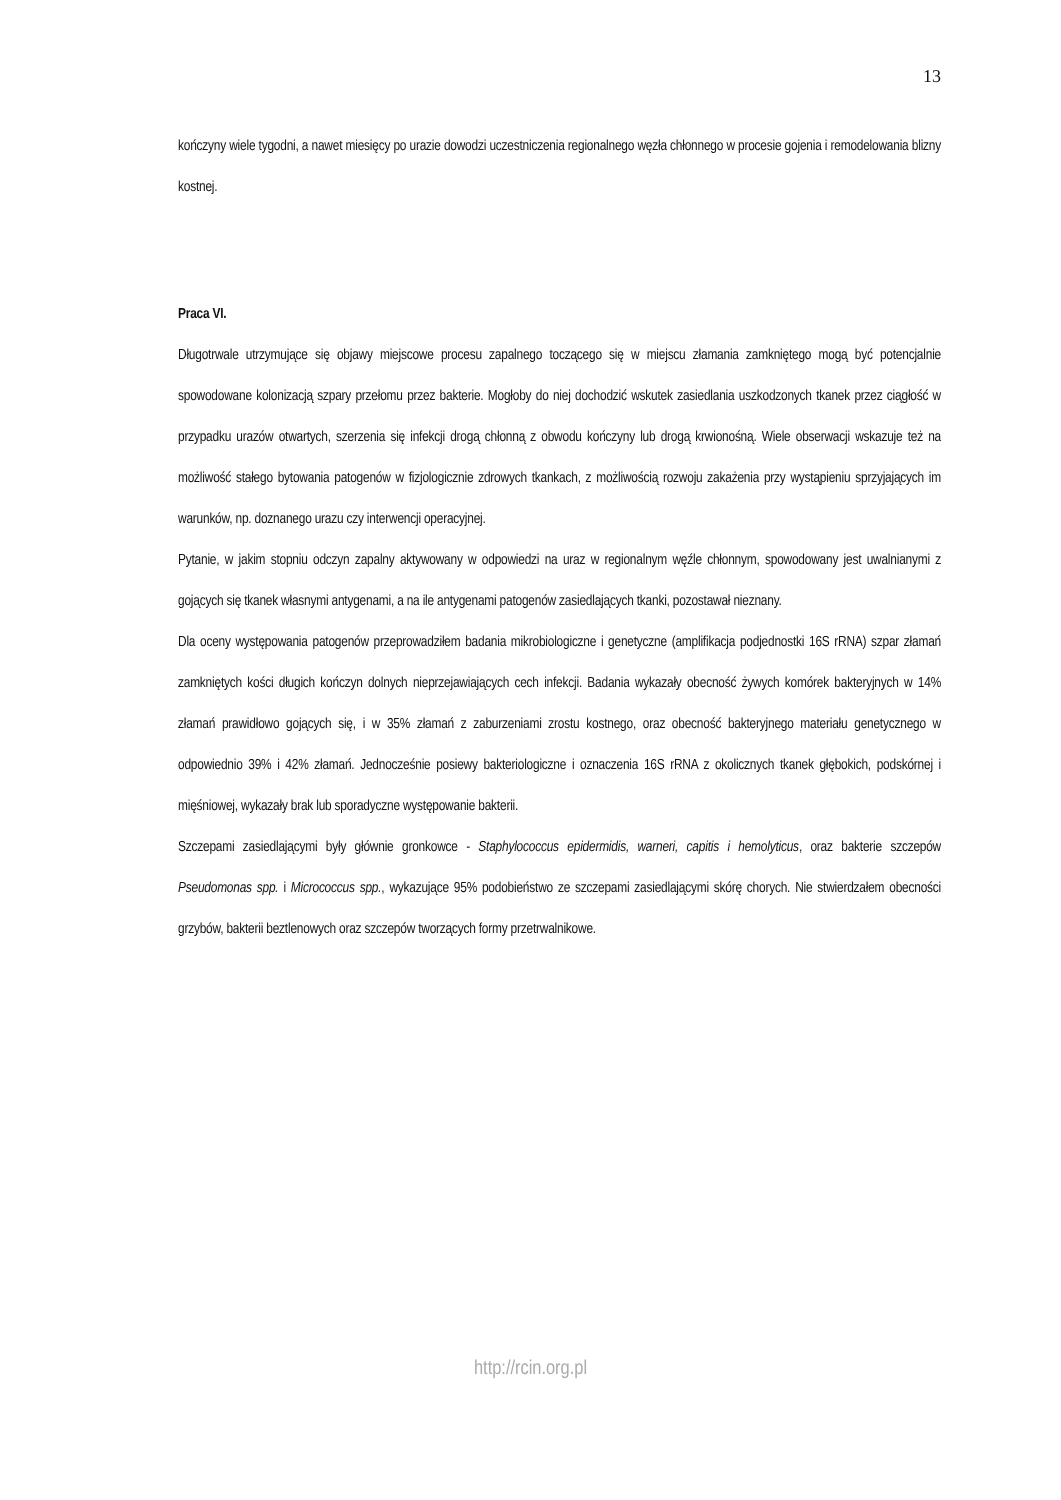13
kończyny wiele tygodni, a nawet miesięcy po urazie dowodzi uczestniczenia regionalnego węzła chłonnego w procesie gojenia i remodelowania blizny kostnej.
Praca VI.
Długotrwale utrzymujące się objawy miejscowe procesu zapalnego toczącego się w miejscu złamania zamkniętego mogą być potencjalnie spowodowane kolonizacją szpary przełomu przez bakterie. Mogłoby do niej dochodzić wskutek zasiedlania uszkodzonych tkanek przez ciągłość w przypadku urazów otwartych, szerzenia się infekcji drogą chłonną z obwodu kończyny lub drogą krwionośną. Wiele obserwacji wskazuje też na możliwość stałego bytowania patogenów w fizjologicznie zdrowych tkankach, z możliwością rozwoju zakażenia przy wystąpieniu sprzyjających im warunków, np. doznanego urazu czy interwencji operacyjnej.
Pytanie, w jakim stopniu odczyn zapalny aktywowany w odpowiedzi na uraz w regionalnym węźle chłonnym, spowodowany jest uwalnianymi z gojących się tkanek własnymi antygenami, a na ile antygenami patogenów zasiedlających tkanki, pozostawał nieznany.
Dla oceny występowania patogenów przeprowadziłem badania mikrobiologiczne i genetyczne (amplifikacja podjednostki 16S rRNA) szpar złamań zamkniętych kości długich kończyn dolnych nieprzejawiających cech infekcji. Badania wykazały obecność żywych komórek bakteryjnych w 14% złamań prawidłowo gojących się, i w 35% złamań z zaburzeniami zrostu kostnego, oraz obecność bakteryjnego materiału genetycznego w odpowiednio 39% i 42% złamań. Jednocześnie posiewy bakteriologiczne i oznaczenia 16S rRNA z okolicznych tkanek głębokich, podskórnej i mięśniowej, wykazały brak lub sporadyczne występowanie bakterii.
Szczepami zasiedlającymi były głównie gronkowce - Staphylococcus epidermidis, warneri, capitis i hemolyticus, oraz bakterie szczepów Pseudomonas spp. i Micrococcus spp., wykazujące 95% podobieństwo ze szczepami zasiedlającymi skórę chorych. Nie stwierdzałem obecności grzybów, bakterii beztlenowych oraz szczepów tworzących formy przetrwalnikowe.
http://rcin.org.pl